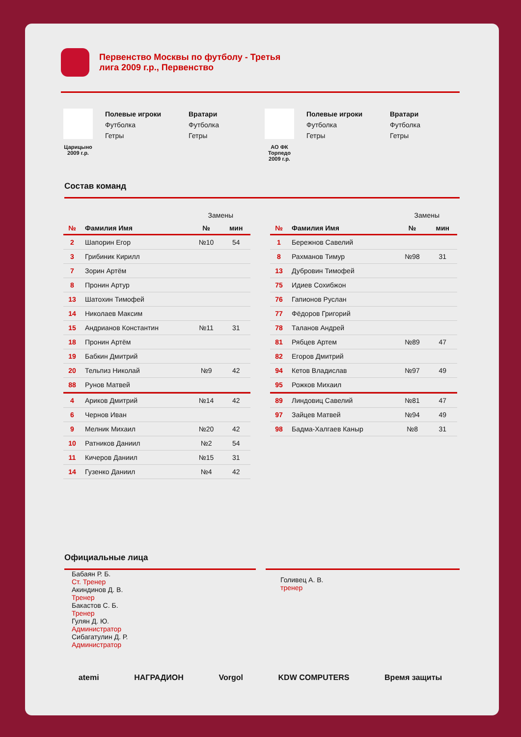Первенство Москвы по футболу - Третья лига 2009 г.р., Первенство
Царицыно 2009 г.р.
Полевые игроки
Футболка
Гетры
Вратари
Футболка
Гетры
АО ФК Торпедо 2009 г.р.
Полевые игроки
Футболка
Гетры
Вратари
Футболка
Гетры
Состав команд
| | | Замены | |
| № | Фамилия Имя | № | мин |
| 2 | Шапорин Егор | №10 | 54 |
| 3 | Грибиник Кирилл | | |
| 7 | Зорин Артём | | |
| 8 | Пронин Артур | | |
| 13 | Шатохин Тимофей | | |
| 14 | Николаев Максим | | |
| 15 | Андрианов Константин | №11 | 31 |
| 18 | Пронин Артём | | |
| 19 | Бабкин Дмитрий | | |
| 20 | Тельпиз Николай | №9 | 42 |
| 88 | Рунов Матвей | | |
| 4 | Ариков Дмитрий | №14 | 42 |
| 6 | Чернов Иван | | |
| 9 | Мелник Михаил | №20 | 42 |
| 10 | Ратников Даниил | №2 | 54 |
| 11 | Кичеров Даниил | №15 | 31 |
| 14 | Гузенко Даниил | №4 | 42 |
| | | Замены | |
| № | Фамилия Имя | № | мин |
| 1 | Бережнов Савелий | | |
| 8 | Рахманов Тимур | №98 | 31 |
| 13 | Дубровин Тимофей | | |
| 75 | Идиев Сохибжон | | |
| 76 | Гапионов Руслан | | |
| 77 | Фёдоров Григорий | | |
| 78 | Таланов Андрей | | |
| 81 | Рябцев Артем | №89 | 47 |
| 82 | Егоров Дмитрий | | |
| 94 | Кетов Владислав | №97 | 49 |
| 95 | Рожков Михаил | | |
| 89 | Линдовиц Савелий | №81 | 47 |
| 97 | Зайцев Матвей | №94 | 49 |
| 98 | Бадма-Халгаев Каныр | №8 | 31 |
Официальные лица
Бабаян Р. Б.
Ст. Тренер
Акиндинов Д. В.
Тренер
Бакастов С. Б.
Тренер
Гулян Д. Ю.
Администратор
Сибагатулин Д. Р.
Администратор
Голивец А. В.
тренер
atemi НАГРАДИОН Vorgol KDW COMPUTERS Время защиты